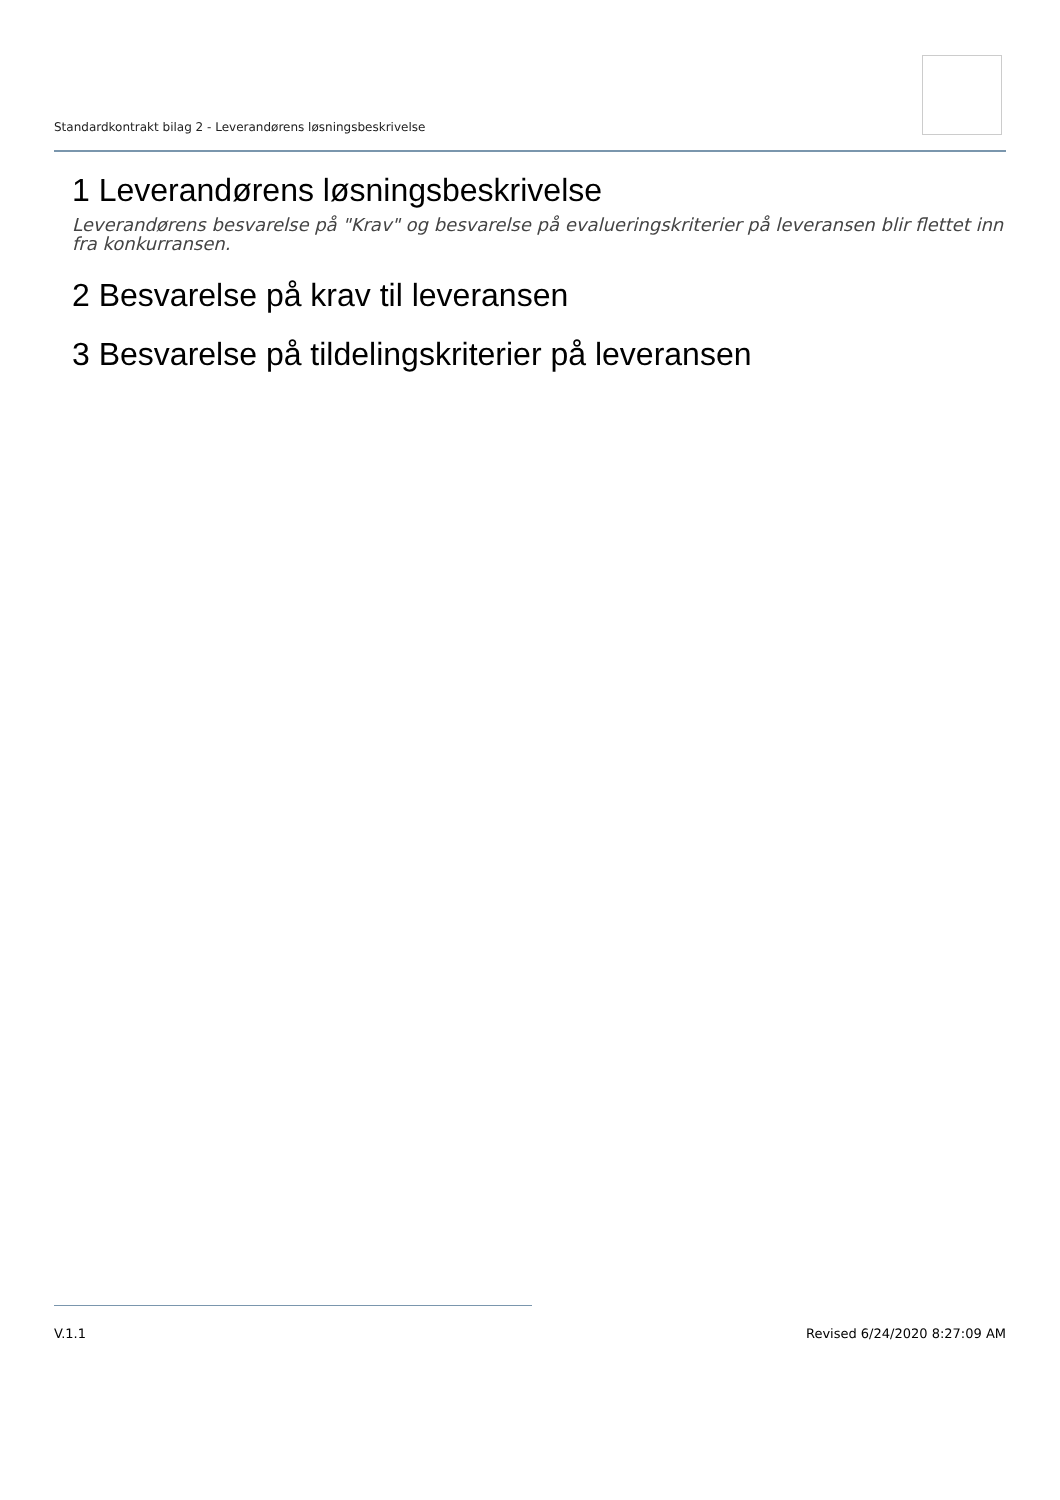Standardkontrakt bilag 2 - Leverandørens løsningsbeskrivelse
1 Leverandørens løsningsbeskrivelse
Leverandørens besvarelse på "Krav" og besvarelse på evalueringskriterier på leveransen blir flettet inn fra konkurransen.
2 Besvarelse på krav til leveransen
3 Besvarelse på tildelingskriterier på leveransen
V.1.1 Revised 6/24/2020 8:27:09 AM